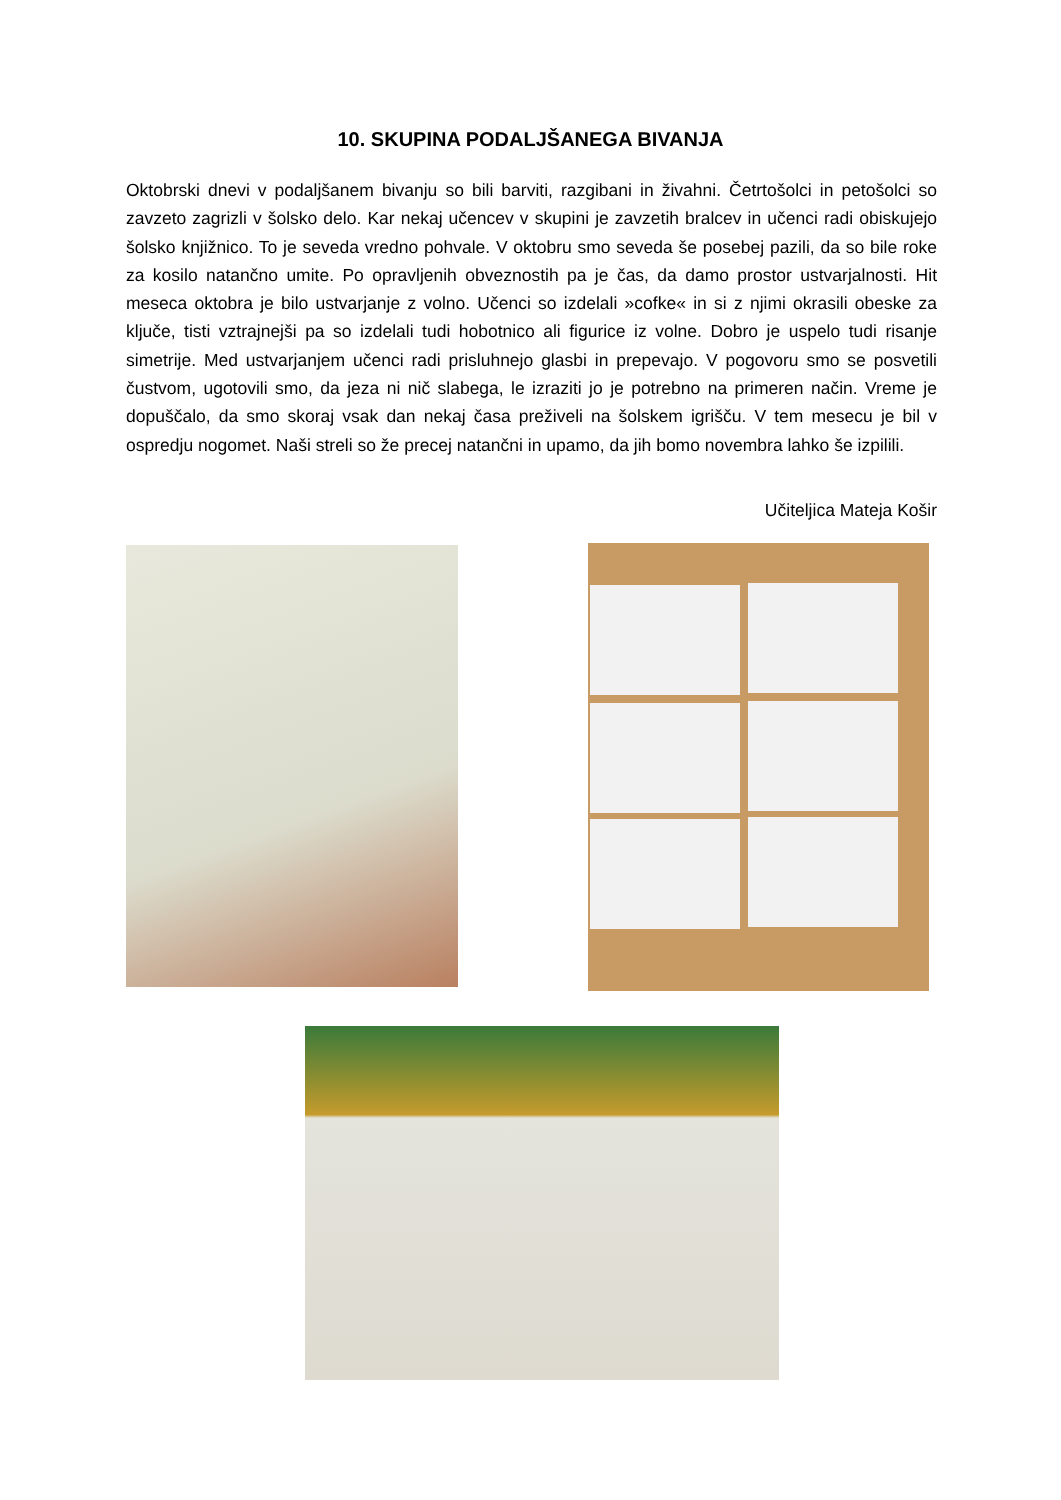10. SKUPINA PODALJŠANEGA BIVANJA
Oktobrski dnevi v podaljšanem bivanju so bili barviti, razgibani in živahni. Četrtošolci in petošolci so zavzeto zagrizli v šolsko delo. Kar nekaj učencev v skupini je zavzetih bralcev in učenci radi obiskujejo šolsko knjižnico. To je seveda vredno pohvale. V oktobru smo seveda še posebej pazili, da so bile roke za kosilo natančno umite. Po opravljenih obveznostih pa je čas, da damo prostor ustvarjalnosti. Hit meseca oktobra je bilo ustvarjanje z volno. Učenci so izdelali »cofke« in si z njimi okrasili obeske za ključe, tisti vztrajnejši pa so izdelali tudi hobotnico ali figurice iz volne. Dobro je uspelo tudi risanje simetrije. Med ustvarjanjem učenci radi prisluhnejo glasbi in prepevajo. V pogovoru smo se posvetili čustvom, ugotovili smo, da jeza ni nič slabega, le izraziti jo je potrebno na primeren način. Vreme je dopuščalo, da smo skoraj vsak dan nekaj časa preživeli na šolskem igrišču. V tem mesecu je bil v ospredju nogomet. Naši streli so že precej natančni in upamo, da jih bomo novembra lahko še izpilili.
Učiteljica Mateja Košir